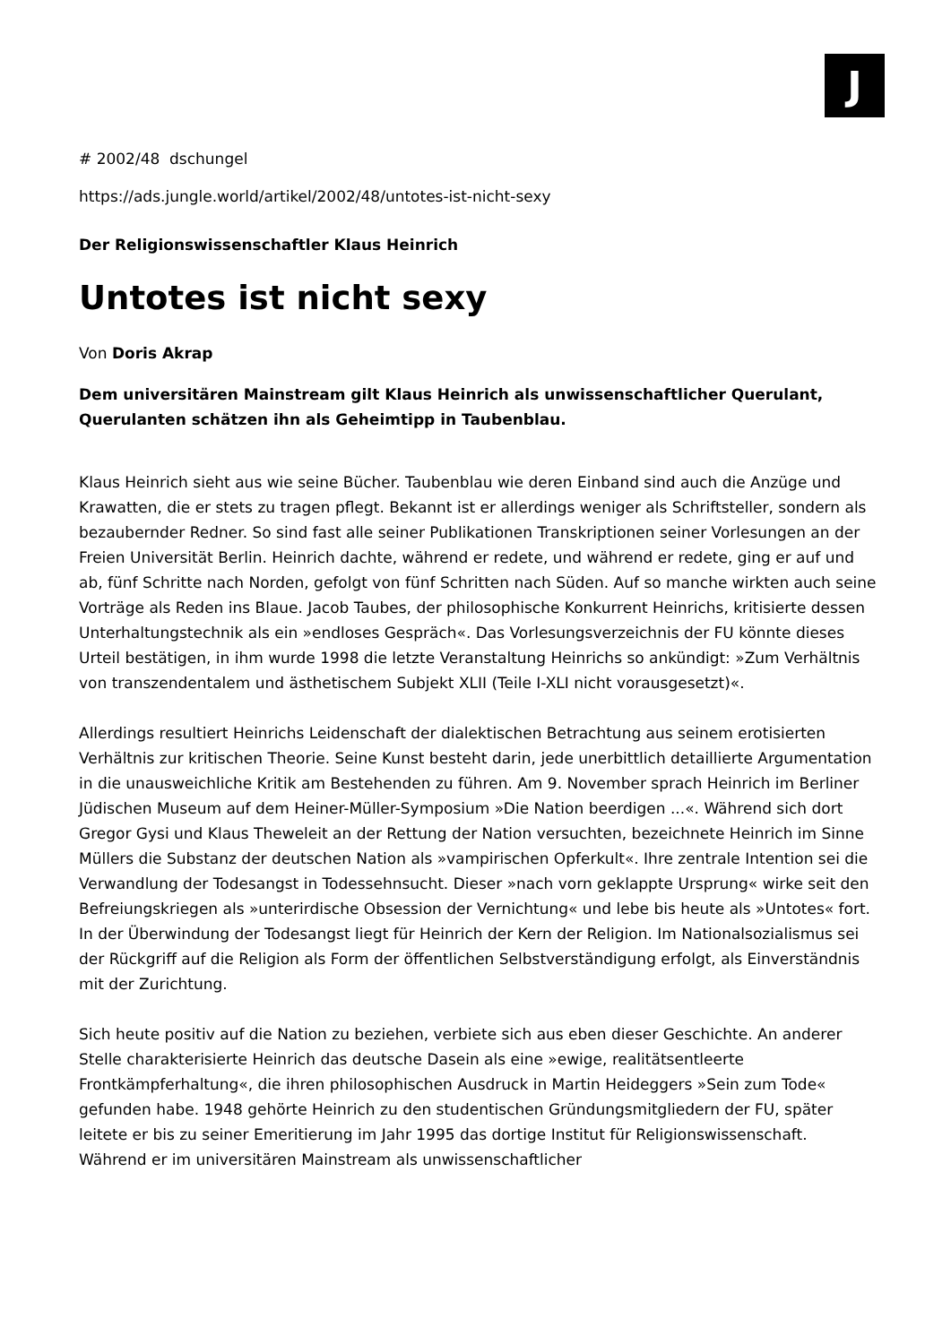J
# 2002/48 dschungel
https://ads.jungle.world/artikel/2002/48/untotes-ist-nicht-sexy
Der Religionswissenschaftler Klaus Heinrich
Untotes ist nicht sexy
Von Doris Akrap
Dem universitären Mainstream gilt Klaus Heinrich als unwissenschaftlicher Querulant, Querulanten schätzen ihn als Geheimtipp in Taubenblau.
Klaus Heinrich sieht aus wie seine Bücher. Taubenblau wie deren Einband sind auch die Anzüge und Krawatten, die er stets zu tragen pflegt. Bekannt ist er allerdings weniger als Schriftsteller, sondern als bezaubernder Redner. So sind fast alle seiner Publikationen Transkriptionen seiner Vorlesungen an der Freien Universität Berlin. Heinrich dachte, während er redete, und während er redete, ging er auf und ab, fünf Schritte nach Norden, gefolgt von fünf Schritten nach Süden. Auf so manche wirkten auch seine Vorträge als Reden ins Blaue. Jacob Taubes, der philosophische Konkurrent Heinrichs, kritisierte dessen Unterhaltungstechnik als ein »endloses Gespräch«. Das Vorlesungsverzeichnis der FU könnte dieses Urteil bestätigen, in ihm wurde 1998 die letzte Veranstaltung Heinrichs so ankündigt: »Zum Verhältnis von transzendentalem und ästhetischem Subjekt XLII (Teile I-XLI nicht vorausgesetzt)«.
Allerdings resultiert Heinrichs Leidenschaft der dialektischen Betrachtung aus seinem erotisierten Verhältnis zur kritischen Theorie. Seine Kunst besteht darin, jede unerbittlich detaillierte Argumentation in die unausweichliche Kritik am Bestehenden zu führen. Am 9. November sprach Heinrich im Berliner Jüdischen Museum auf dem Heiner-Müller-Symposium »Die Nation beerdigen ...«. Während sich dort Gregor Gysi und Klaus Theweleit an der Rettung der Nation versuchten, bezeichnete Heinrich im Sinne Müllers die Substanz der deutschen Nation als »vampirischen Opferkult«. Ihre zentrale Intention sei die Verwandlung der Todesangst in Todessehnsucht. Dieser »nach vorn geklappte Ursprung« wirke seit den Befreiungskriegen als »unterirdische Obsession der Vernichtung« und lebe bis heute als »Untotes« fort. In der Überwindung der Todesangst liegt für Heinrich der Kern der Religion. Im Nationalsozialismus sei der Rückgriff auf die Religion als Form der öffentlichen Selbstverständigung erfolgt, als Einverständnis mit der Zurichtung.
Sich heute positiv auf die Nation zu beziehen, verbiete sich aus eben dieser Geschichte. An anderer Stelle charakterisierte Heinrich das deutsche Dasein als eine »ewige, realitätsentleerte Frontkämpferhaltung«, die ihren philosophischen Ausdruck in Martin Heideggers »Sein zum Tode« gefunden habe. 1948 gehörte Heinrich zu den studentischen Gründungsmitgliedern der FU, später leitete er bis zu seiner Emeritierung im Jahr 1995 das dortige Institut für Religionswissenschaft. Während er im universitären Mainstream als unwissenschaftlicher